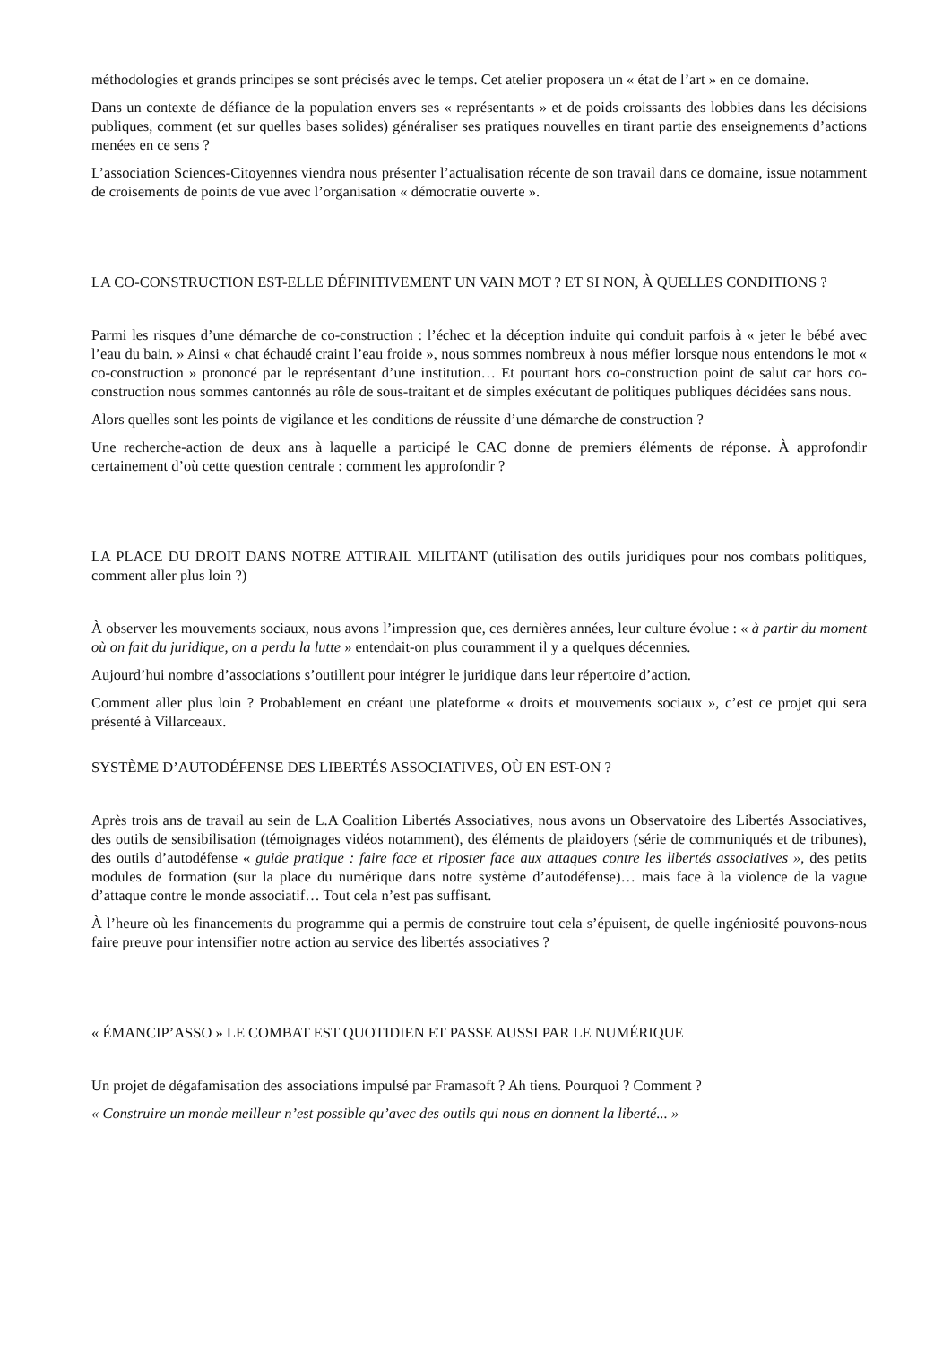méthodologies et grands principes se sont précisés avec le temps. Cet atelier proposera un « état de l’art » en ce domaine.
Dans un contexte de défiance de la population envers ses « représentants » et de poids croissants des lobbies dans les décisions publiques, comment (et sur quelles bases solides) généraliser ses pratiques nouvelles en tirant partie des enseignements d’actions menées en ce sens ?
L’association Sciences-Citoyennes viendra nous présenter l’actualisation récente de son travail dans ce domaine, issue notamment de croisements de points de vue avec l’organisation « démocratie ouverte ».
LA CO-CONSTRUCTION EST-ELLE DÉFINITIVEMENT UN VAIN MOT ? ET SI NON, À QUELLES CONDITIONS ?
Parmi les risques d’une démarche de co-construction : l’échec et la déception induite qui conduit parfois à « jeter le bébé avec l’eau du bain. » Ainsi « chat échaudé craint l’eau froide », nous sommes nombreux à nous méfier lorsque nous entendons le mot « co-construction » prononcé par le représentant d’une institution… Et pourtant hors co-construction point de salut car hors co-construction nous sommes cantonnés au rôle de sous-traitant et de simples exécutant de politiques publiques décidées sans nous.
Alors quelles sont les points de vigilance et les conditions de réussite d’une démarche de construction ?
Une recherche-action de deux ans à laquelle a participé le CAC donne de premiers éléments de réponse. À approfondir certainement d’où cette question centrale : comment les approfondir ?
LA PLACE DU DROIT DANS NOTRE ATTIRAIL MILITANT (utilisation des outils juridiques pour nos combats politiques, comment aller plus loin ?)
À observer les mouvements sociaux, nous avons l’impression que, ces dernières années, leur culture évolue : « à partir du moment où on fait du juridique, on a perdu la lutte » entendait-on plus couramment il y a quelques décennies.
Aujourd’hui nombre d’associations s’outillent pour intégrer le juridique dans leur répertoire d’action.
Comment aller plus loin ? Probablement en créant une plateforme « droits et mouvements sociaux », c’est ce projet qui sera présenté à Villarceaux.
SYSTÈME D’AUTODÉFENSE DES LIBERTÉS ASSOCIATIVES, OÙ EN EST-ON ?
Après trois ans de travail au sein de L.A Coalition Libertés Associatives, nous avons un Observatoire des Libertés Associatives, des outils de sensibilisation (témoignages vidéos notamment), des éléments de plaidoyers (série de communiqués et de tribunes), des outils d’autodéfense « guide pratique : faire face et riposter face aux attaques contre les libertés associatives », des petits modules de formation (sur la place du numérique dans notre système d’autodéfense)… mais face à la violence de la vague d’attaque contre le monde associatif… Tout cela n’est pas suffisant.
À l’heure où les financements du programme qui a permis de construire tout cela s’épuisent, de quelle ingéniosité pouvons-nous faire preuve pour intensifier notre action au service des libertés associatives ?
« ÉMANCIP’ASSO » LE COMBAT EST QUOTIDIEN ET PASSE AUSSI PAR LE NUMÉRIQUE
Un projet de dégafamisation des associations impulsé par Framasoft ? Ah tiens. Pourquoi ? Comment ?
« Construire un monde meilleur n’est possible qu’avec des outils qui nous en donnent la liberté... »